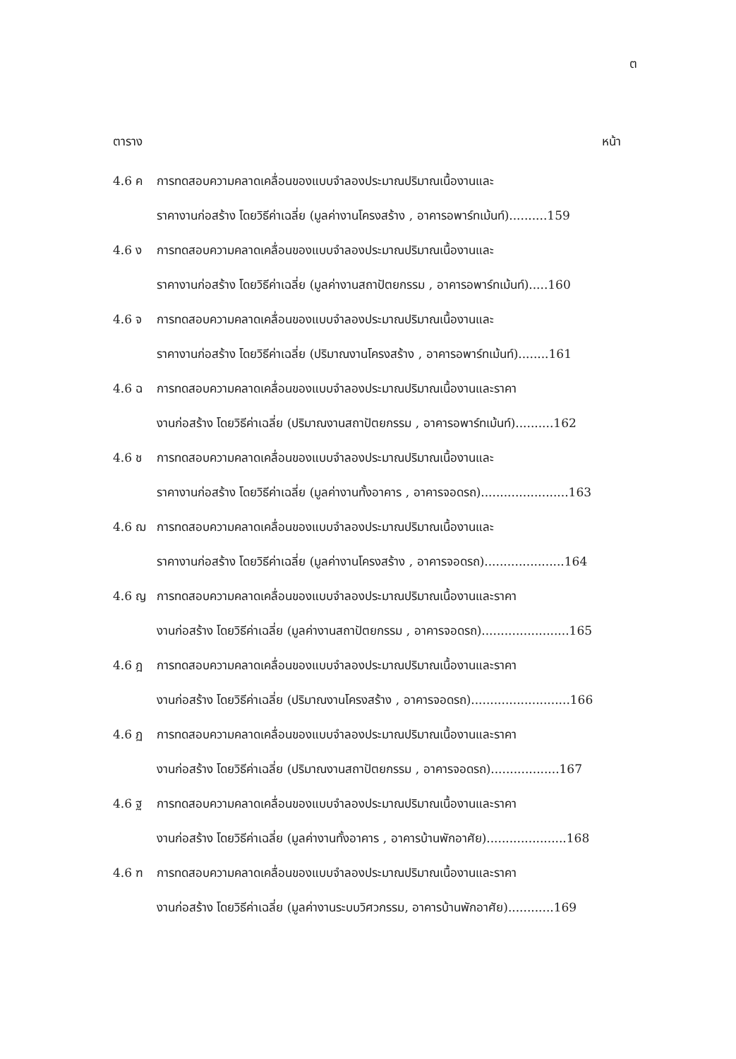ต
ตาราง หน้า
4.6 ค การทดสอบความคลาดเคลื่อนของแบบจำลองประมาณปริมาณเนื้องานและ
ราคางานก่อสร้าง โดยวิธีค่าเฉลี่ย (มูลค่างานโครงสร้าง , อาคารอพาร์ทเม้นท์)..........159
4.6 ง การทดสอบความคลาดเคลื่อนของแบบจำลองประมาณปริมาณเนื้องานและ
ราคางานก่อสร้าง โดยวิธีค่าเฉลี่ย (มูลค่างานสถาปัตยกรรม , อาคารอพาร์ทเม้นท์).....160
4.6 จ การทดสอบความคลาดเคลื่อนของแบบจำลองประมาณปริมาณเนื้องานและ
ราคางานก่อสร้าง โดยวิธีค่าเฉลี่ย (ปริมาณงานโครงสร้าง , อาคารอพาร์ทเม้นท์)........161
4.6 ฉ การทดสอบความคลาดเคลื่อนของแบบจำลองประมาณปริมาณเนื้องานและราคา
งานก่อสร้าง โดยวิธีค่าเฉลี่ย (ปริมาณงานสถาปัตยกรรม , อาคารอพาร์ทเม้นท์)..........162
4.6 ช การทดสอบความคลาดเคลื่อนของแบบจำลองประมาณปริมาณเนื้องานและ
ราคางานก่อสร้าง โดยวิธีค่าเฉลี่ย (มูลค่างานทั้งอาคาร , อาคารจอดรถ).......................163
4.6 ฌ การทดสอบความคลาดเคลื่อนของแบบจำลองประมาณปริมาณเนื้องานและ
ราคางานก่อสร้าง โดยวิธีค่าเฉลี่ย (มูลค่างานโครงสร้าง , อาคารจอดรถ).....................164
4.6 ญ การทดสอบความคลาดเคลื่อนของแบบจำลองประมาณปริมาณเนื้องานและราคา
งานก่อสร้าง โดยวิธีค่าเฉลี่ย (มูลค่างานสถาปัตยกรรม , อาคารจอดรถ).......................165
4.6 ฎ การทดสอบความคลาดเคลื่อนของแบบจำลองประมาณปริมาณเนื้องานและราคา
งานก่อสร้าง โดยวิธีค่าเฉลี่ย (ปริมาณงานโครงสร้าง , อาคารจอดรถ)..........................166
4.6 ฏ การทดสอบความคลาดเคลื่อนของแบบจำลองประมาณปริมาณเนื้องานและราคา
งานก่อสร้าง โดยวิธีค่าเฉลี่ย (ปริมาณงานสถาปัตยกรรม , อาคารจอดรถ)..................167
4.6 ฐ การทดสอบความคลาดเคลื่อนของแบบจำลองประมาณปริมาณเนื้องานและราคา
งานก่อสร้าง โดยวิธีค่าเฉลี่ย (มูลค่างานทั้งอาคาร , อาคารบ้านพักอาศัย).....................168
4.6 ฑ การทดสอบความคลาดเคลื่อนของแบบจำลองประมาณปริมาณเนื้องานและราคา
งานก่อสร้าง โดยวิธีค่าเฉลี่ย (มูลค่างานระบบวิศวกรรม, อาคารบ้านพักอาศัย)............169